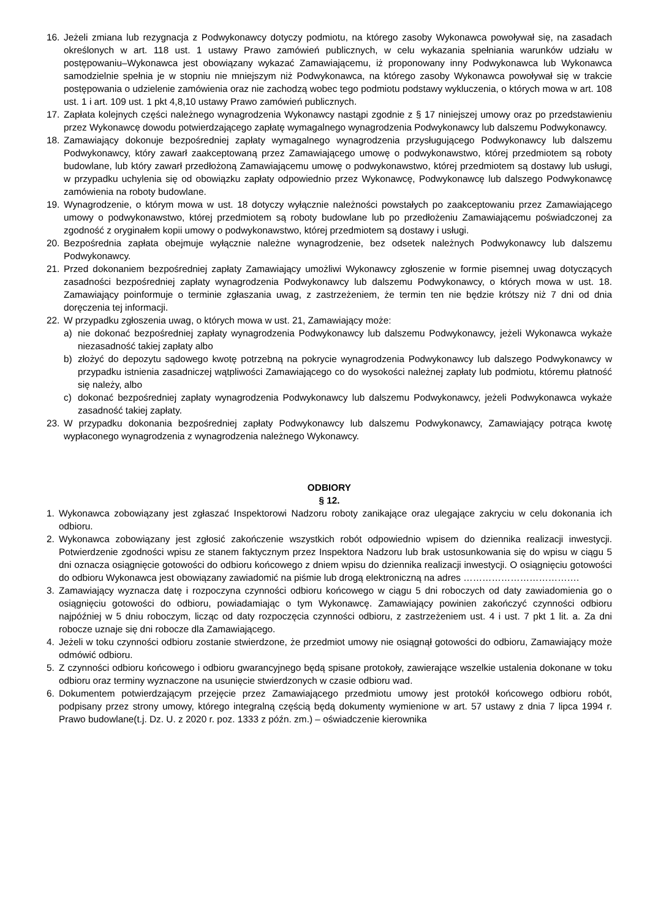16. Jeżeli zmiana lub rezygnacja z Podwykonawcy dotyczy podmiotu, na którego zasoby Wykonawca powoływał się, na zasadach określonych w art. 118 ust. 1 ustawy Prawo zamówień publicznych, w celu wykazania spełniania warunków udziału w postępowaniu–Wykonawca jest obowiązany wykazać Zamawiającemu, iż proponowany inny Podwykonawca lub Wykonawca samodzielnie spełnia je w stopniu nie mniejszym niż Podwykonawca, na którego zasoby Wykonawca powoływał się w trakcie postępowania o udzielenie zamówienia oraz nie zachodzą wobec tego podmiotu podstawy wykluczenia, o których mowa w art. 108 ust. 1 i art. 109 ust. 1 pkt 4,8,10 ustawy Prawo zamówień publicznych.
17. Zapłata kolejnych części należnego wynagrodzenia Wykonawcy nastąpi zgodnie z § 17 niniejszej umowy oraz po przedstawieniu przez Wykonawcę dowodu potwierdzającego zapłatę wymagalnego wynagrodzenia Podwykonawcy lub dalszemu Podwykonawcy.
18. Zamawiający dokonuje bezpośredniej zapłaty wymagalnego wynagrodzenia przysługującego Podwykonawcy lub dalszemu Podwykonawcy, który zawarł zaakceptowaną przez Zamawiającego umowę o podwykonawstwo, której przedmiotem są roboty budowlane, lub który zawarł przedłożoną Zamawiającemu umowę o podwykonawstwo, której przedmiotem są dostawy lub usługi, w przypadku uchylenia się od obowiązku zapłaty odpowiednio przez Wykonawcę, Podwykonawcę lub dalszego Podwykonawcę zamówienia na roboty budowlane.
19. Wynagrodzenie, o którym mowa w ust. 18 dotyczy wyłącznie należności powstałych po zaakceptowaniu przez Zamawiającego umowy o podwykonawstwo, której przedmiotem są roboty budowlane lub po przedłożeniu Zamawiającemu poświadczonej za zgodność z oryginałem kopii umowy o podwykonawstwo, której przedmiotem są dostawy i usługi.
20. Bezpośrednia zapłata obejmuje wyłącznie należne wynagrodzenie, bez odsetek należnych Podwykonawcy lub dalszemu Podwykonawcy.
21. Przed dokonaniem bezpośredniej zapłaty Zamawiający umożliwi Wykonawcy zgłoszenie w formie pisemnej uwag dotyczących zasadności bezpośredniej zapłaty wynagrodzenia Podwykonawcy lub dalszemu Podwykonawcy, o których mowa w ust. 18. Zamawiający poinformuje o terminie zgłaszania uwag, z zastrzeżeniem, że termin ten nie będzie krótszy niż 7 dni od dnia doręczenia tej informacji.
22. W przypadku zgłoszenia uwag, o których mowa w ust. 21, Zamawiający może:
a) nie dokonać bezpośredniej zapłaty wynagrodzenia Podwykonawcy lub dalszemu Podwykonawcy, jeżeli Wykonawca wykaże niezasadność takiej zapłaty albo
b) złożyć do depozytu sądowego kwotę potrzebną na pokrycie wynagrodzenia Podwykonawcy lub dalszego Podwykonawcy w przypadku istnienia zasadniczej wątpliwości Zamawiającego co do wysokości należnej zapłaty lub podmiotu, któremu płatność się należy, albo
c) dokonać bezpośredniej zapłaty wynagrodzenia Podwykonawcy lub dalszemu Podwykonawcy, jeżeli Podwykonawca wykaże zasadność takiej zapłaty.
23. W przypadku dokonania bezpośredniej zapłaty Podwykonawcy lub dalszemu Podwykonawcy, Zamawiający potrąca kwotę wypłaconego wynagrodzenia z wynagrodzenia należnego Wykonawcy.
ODBIORY
§ 12.
1. Wykonawca zobowiązany jest zgłaszać Inspektorowi Nadzoru roboty zanikające oraz ulegające zakryciu w celu dokonania ich odbioru.
2. Wykonawca zobowiązany jest zgłosić zakończenie wszystkich robót odpowiednio wpisem do dziennika realizacji inwestycji. Potwierdzenie zgodności wpisu ze stanem faktycznym przez Inspektora Nadzoru lub brak ustosunkowania się do wpisu w ciągu 5 dni oznacza osiągnięcie gotowości do odbioru końcowego z dniem wpisu do dziennika realizacji inwestycji. O osiągnięciu gotowości do odbioru Wykonawca jest obowiązany zawiadomić na piśmie lub drogą elektroniczną na adres ……………………………….
3. Zamawiający wyznacza datę i rozpoczyna czynności odbioru końcowego w ciągu 5 dni roboczych od daty zawiadomienia go o osiągnięciu gotowości do odbioru, powiadamiając o tym Wykonawcę. Zamawiający powinien zakończyć czynności odbioru najpóźniej w 5 dniu roboczym, licząc od daty rozpoczęcia czynności odbioru, z zastrzeżeniem ust. 4 i ust. 7 pkt 1 lit. a. Za dni robocze uznaje się dni robocze dla Zamawiającego.
4. Jeżeli w toku czynności odbioru zostanie stwierdzone, że przedmiot umowy nie osiągnął gotowości do odbioru, Zamawiający może odmówić odbioru.
5. Z czynności odbioru końcowego i odbioru gwarancyjnego będą spisane protokoły, zawierające wszelkie ustalenia dokonane w toku odbioru oraz terminy wyznaczone na usunięcie stwierdzonych w czasie odbioru wad.
6. Dokumentem potwierdzającym przejęcie przez Zamawiającego przedmiotu umowy jest protokół końcowego odbioru robót, podpisany przez strony umowy, którego integralną częścią będą dokumenty wymienione w art. 57 ustawy z dnia 7 lipca 1994 r. Prawo budowlane(t.j. Dz. U. z 2020 r. poz. 1333 z późn. zm.) – oświadczenie kierownika